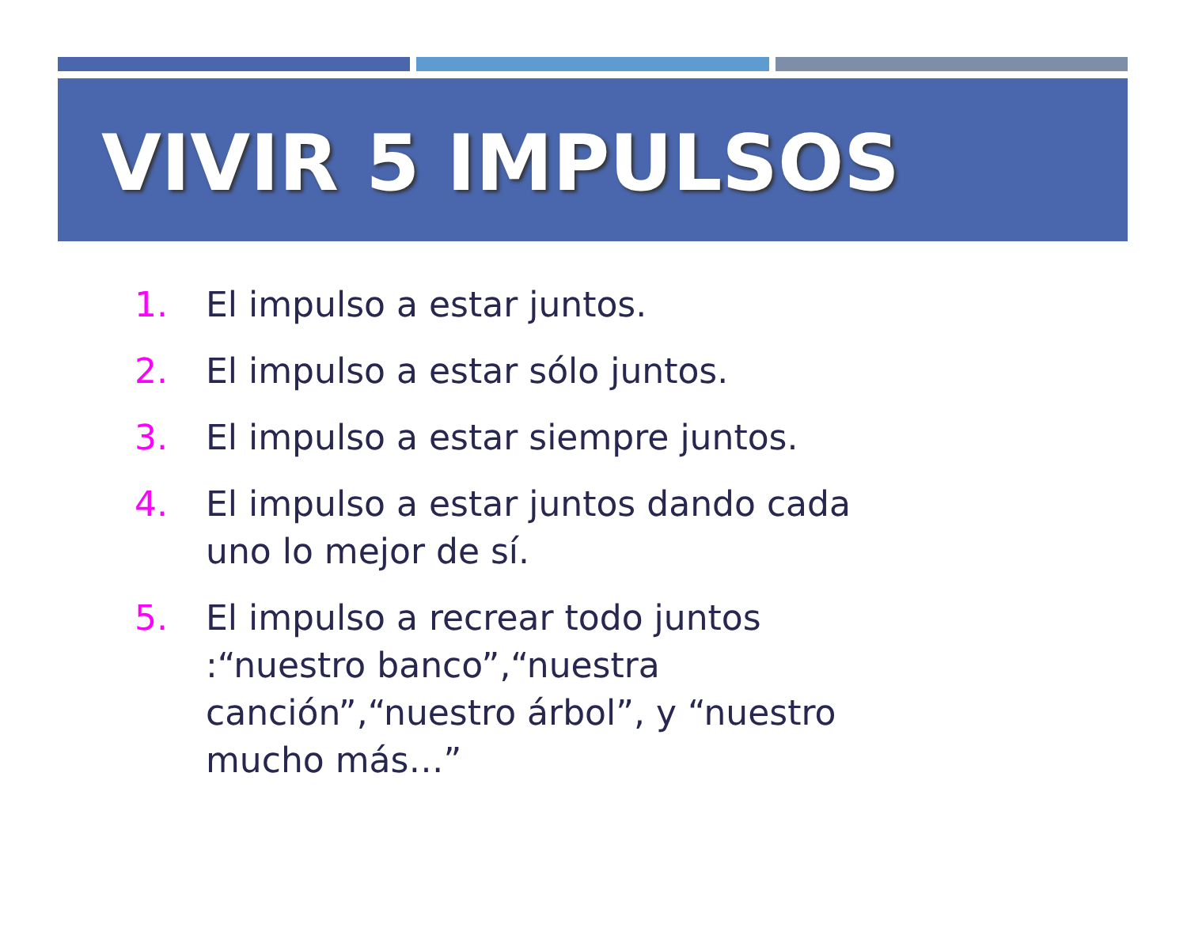VIVIR 5 IMPULSOS
1. El impulso a estar juntos.
2. El impulso a estar sólo juntos.
3. El impulso a estar siempre juntos.
4. El impulso a estar juntos dando cada uno lo mejor de sí.
5. El impulso a recrear todo juntos :“nuestro banco”,“nuestra canción”,“nuestro árbol”, y “nuestro mucho más…”